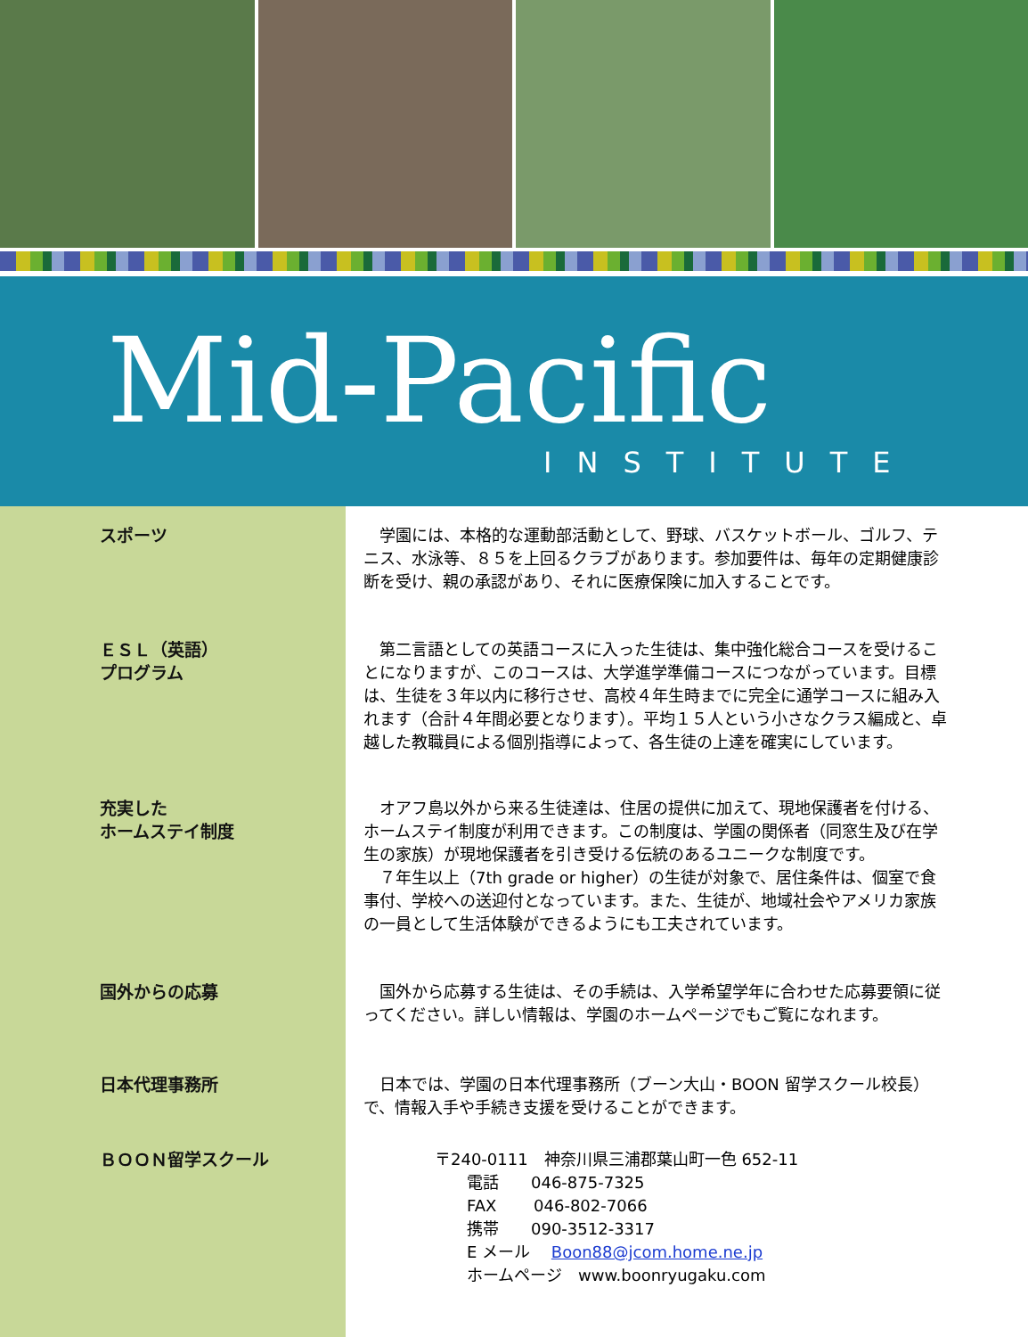Mid-Pacific
INSTITUTE
スポーツ 　学園には、本格的な運動部活動として、野球、バスケットボール、ゴルフ、テニス、水泳等、８５を上回るクラブがあります。参加要件は、毎年の定期健康診断を受け、親の承認があり、それに医療保険に加入することです。
ＥＳＬ（英語）
プログラム
　第二言語としての英語コースに入った生徒は、集中強化総合コースを受けることになりますが、このコースは、大学進学準備コースにつながっています。目標は、生徒を３年以内に移行させ、高校４年生時までに完全に通学コースに組み入れます（合計４年間必要となります）。平均１５人という小さなクラス編成と、卓越した教職員による個別指導によって、各生徒の上達を確実にしています。
充実した
ホームステイ制度
　オアフ島以外から来る生徒達は、住居の提供に加えて、現地保護者を付ける、ホームステイ制度が利用できます。この制度は、学園の関係者（同窓生及び在学生の家族）が現地保護者を引き受ける伝統のあるユニークな制度です。
　７年生以上（7th grade or higher）の生徒が対象で、居住条件は、個室で食事付、学校への送迎付となっています。また、生徒が、地域社会やアメリカ家族の一員として生活体験ができるようにも工夫されています。
国外からの応募 　国外から応募する生徒は、その手続は、入学希望学年に合わせた応募要領に従ってください。詳しい情報は、学園のホームページでもご覧になれます。
日本代理事務所 　日本では、学園の日本代理事務所（ブーン大山・BOON 留学スクール校長）で、情報入手や手続き支援を受けることができます。
ＢＯＯＮ留学スクール 〒240-0111　神奈川県三浦郡葉山町一色 652-11
　　電話　　046-875-7325
　　FAX　　 046-802-7066
　　携帯　　090-3512-3317
　　E メール　 Boon88@jcom.home.ne.jp
　　ホームページ　www.boonryugaku.com